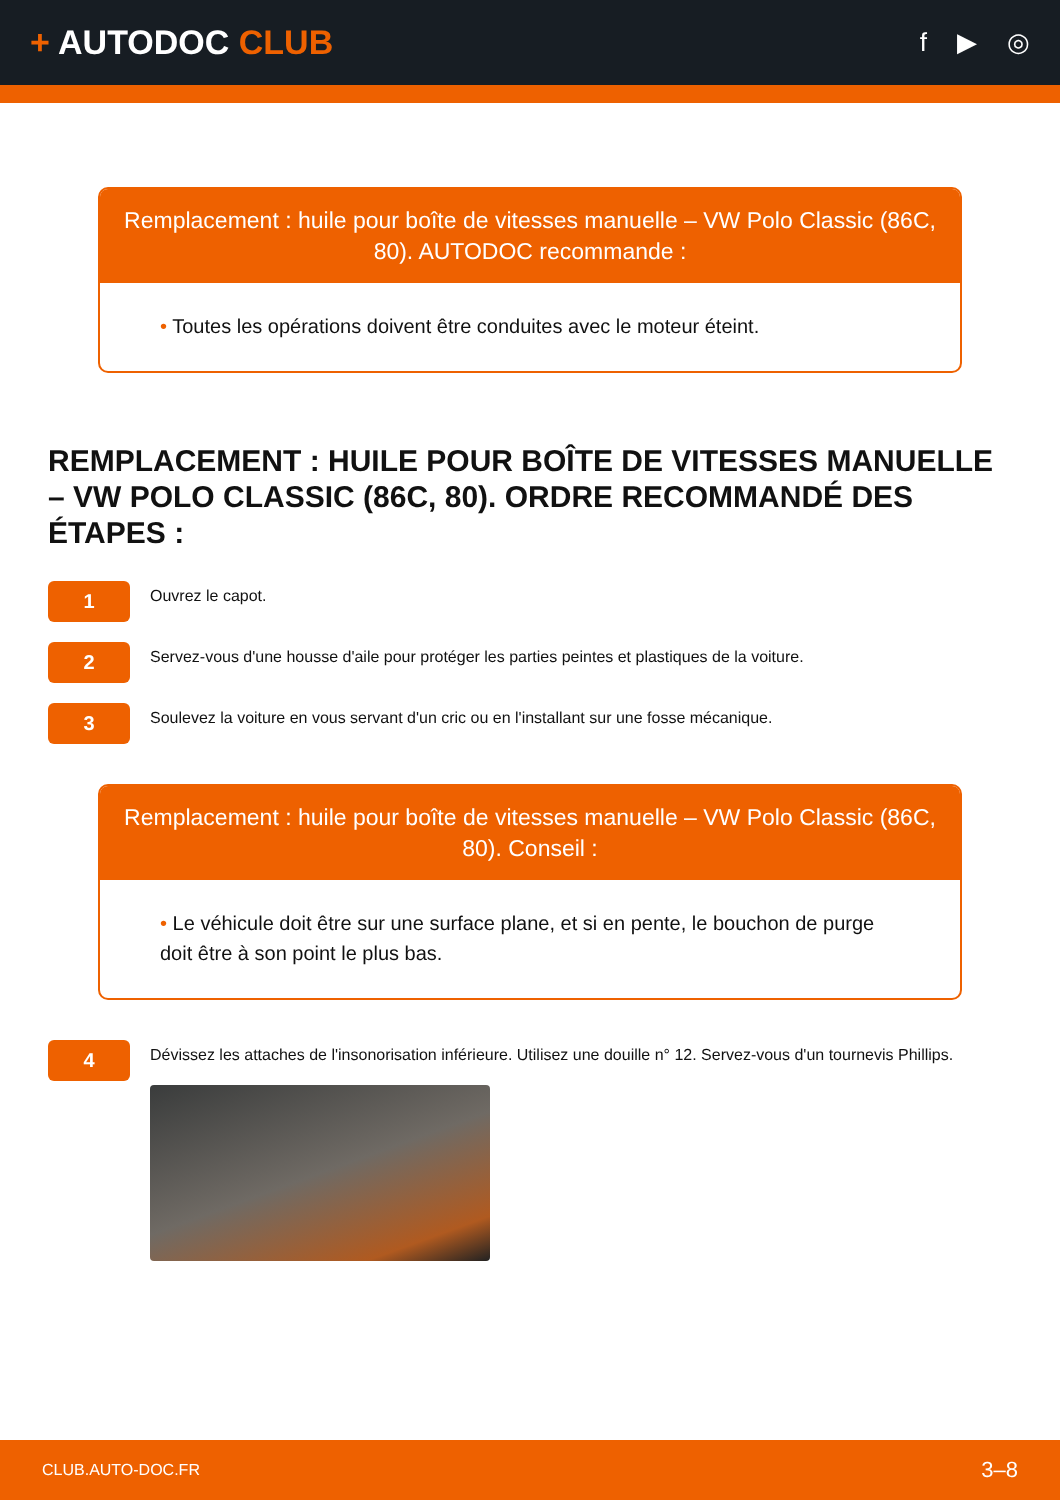+ AUTODOC CLUB
f ▶ ◎
Remplacement : huile pour boîte de vitesses manuelle – VW Polo Classic (86C, 80). AUTODOC recommande :
• Toutes les opérations doivent être conduites avec le moteur éteint.
REMPLACEMENT : HUILE POUR BOÎTE DE VITESSES MANUELLE – VW POLO CLASSIC (86C, 80). ORDRE RECOMMANDÉ DES ÉTAPES :
1
Ouvrez le capot.
2
Servez-vous d'une housse d'aile pour protéger les parties peintes et plastiques de la voiture.
3
Soulevez la voiture en vous servant d'un cric ou en l'installant sur une fosse mécanique.
Remplacement : huile pour boîte de vitesses manuelle – VW Polo Classic (86C, 80). Conseil :
• Le véhicule doit être sur une surface plane, et si en pente, le bouchon de purge doit être à son point le plus bas.
4
Dévissez les attaches de l'insonorisation inférieure. Utilisez une douille n° 12. Servez-vous d'un tournevis Phillips.
CLUB.AUTO-DOC.FR 3–8